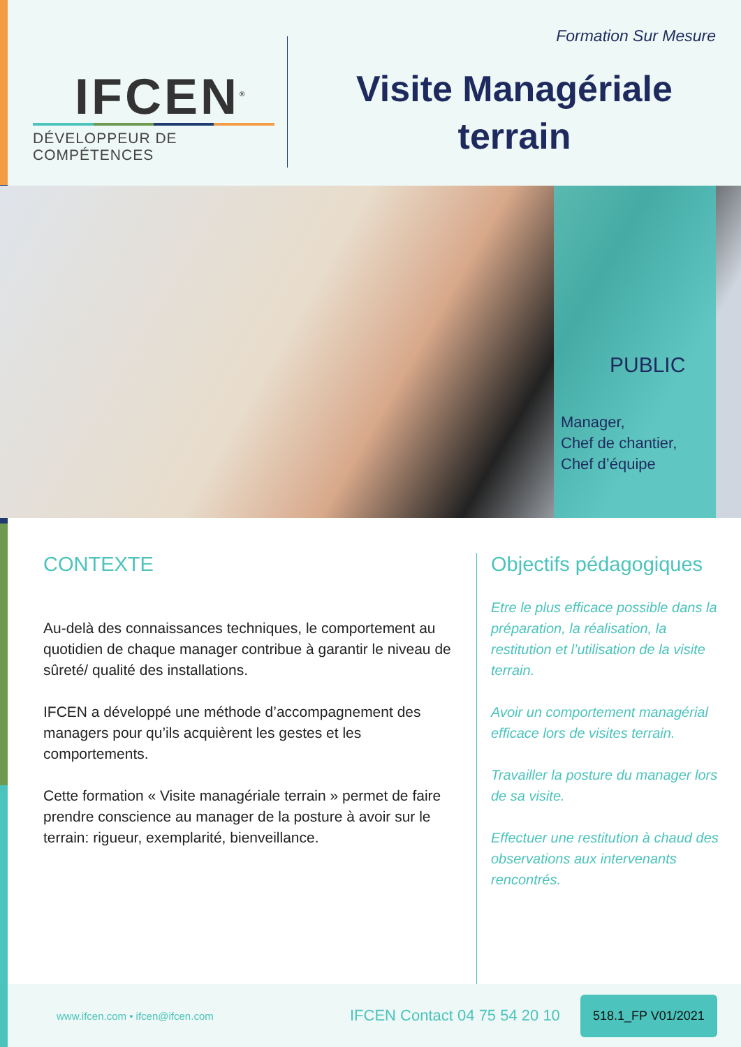IFCEN<sup>®</sup>
DÉVELOPPEUR DE COMPÉTENCES
Formation Sur Mesure
Visite Managériale
terrain
PUBLIC
Manager,
Chef de chantier,
Chef d’équipe
CONTEXTE
Au-delà des connaissances techniques, le comportement au quotidien de chaque manager contribue à garantir le niveau de sûreté/ qualité des installations.
IFCEN a développé une méthode d’accompagnement des managers pour qu’ils acquièrent les gestes et les comportements.
Cette formation « Visite managériale terrain » permet de faire prendre conscience au manager de la posture à avoir sur le terrain: rigueur, exemplarité, bienveillance.
Objectifs pédagogiques
Etre le plus efficace possible dans la préparation, la réalisation, la restitution et l’utilisation de la visite terrain.
Avoir un comportement managérial efficace lors de visites terrain.
Travailler la posture du manager lors de sa visite.
Effectuer une restitution à chaud des observations aux intervenants rencontrés.
www.ifcen.com • ifcen@ifcen.com
IFCEN Contact 04 75 54 20 10
518.1_FP V01/2021